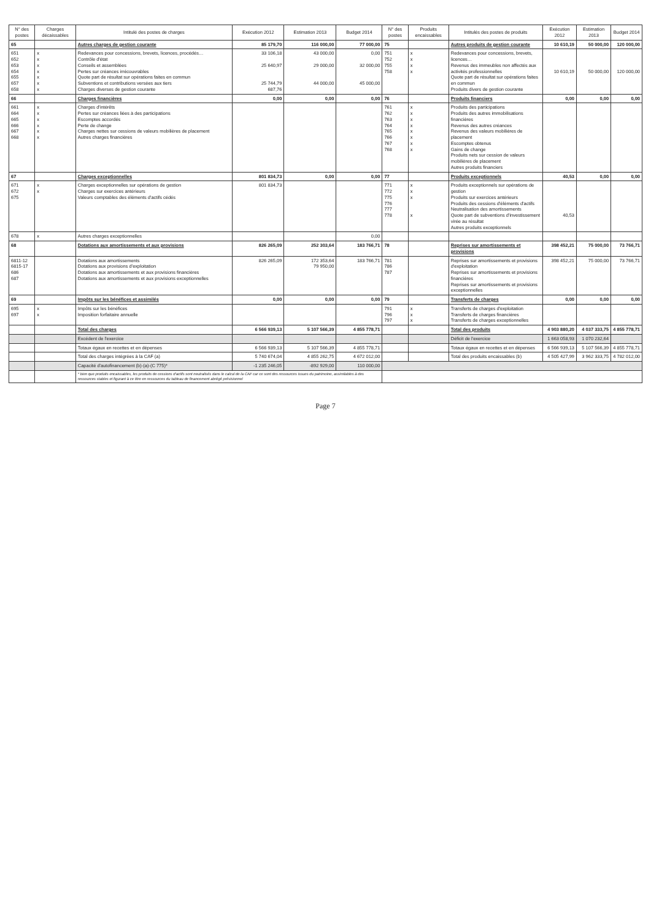| N° des postes | Charges décaissables | Intitulé des postes de charges | Exécution 2012 | Estimation 2013 | Budget 2014 | N° des postes | Produits encaissables | Intitulés des postes de produits | Exécution 2012 | Estimation 2013 | Budget 2014 |
| --- | --- | --- | --- | --- | --- | --- | --- | --- | --- | --- | --- |
| 65 | | Autres charges de gestion courante | 85 179,70 | 116 000,00 | 77 000,00 | 75 | | Autres produits de gestion courante | 10 610,19 | 50 000,00 | 120 000,00 |
| 651 652 653 654 655 657 658 | x x x x x x x | Redevances pour concessions, brevets, licences, procédés… Contrôle d'état Conseils et assemblées Pertes sur créances irrécouvrables Quote part de résultat sur opérations faites en commun Subventions et contributions versées aux tiers Charges diverses de gestion courante | 33 106,18 25 640,97 25 744,79 687,76 | 43 000,00 29 000,00 44 000,00 | 0,00 32 000,00 45 000,00 | 751 752 755 758 | x x x x | Redevances pour concessions, brevets, licences… Revenus des immeubles non affectés aux activités professionnelles Quote part de résultat sur opérations faites en commun Produits divers de gestion courante | 10 610,19 | 50 000,00 | 120 000,00 |
| 66 | | Charges financières | 0,00 | 0,00 | 0,00 | 76 | | Produits financiers | 0,00 | 0,00 | 0,00 |
| 661 664 665 666 667 668 | x x x x x x | Charges d'intérêts Pertes sur créances liées à des participations Escomptes accordés Perte de change Charges nettes sur cessions de valeurs mobilières de placement Autres charges financières | | | | 761 762 763 764 765 766 767 768 | x x x x x x x x | Produits des participations Produits des autres immobilisations financières Revenus des autres créances Revenus des valeurs mobilières de placement Escomptes obtenus Gains de change Produits nets sur cession de valeurs mobilières de placement Autres produits financiers | | | |
| 67 | | Charges exceptionnelles | 801 834,73 | 0,00 | 0,00 | 77 | | Produits exceptionnels | 40,53 | 0,00 | 0,00 |
| 671 672 675 | x x | Charges exceptionnelles sur opérations de gestion Charges sur exercices antérieurs Valeurs comptables des éléments d'actifs cédés | 801 834,73 | | | 771 772 775 776 777 778 | x x x x | Produits exceptionnels sur opérations de gestion Produits sur exercices antérieurs Produits des cessions d'éléments d'actifs Neutralisation des amortissements Quote part de subventions d'investissement virée au résultat Autres produits exceptionnels | 40,53 | | |
| 678 | x | Autres charges exceptionnelles | | | 0,00 | | | | | | |
| 68 | | Dotations aux amortissements et aux provisions | 826 265,09 | 252 303,64 | 183 766,71 | 78 | | Reprises sur amortissements et provisions | 398 452,21 | 75 000,00 | 73 766,71 |
| 6811-12 6815-17 686 687 | | Dotations aux amortissements Dotations aux provisions d'exploitation Dotations aux amortissements et aux provisions financières Dotations aux amortissements et aux provisions exceptionnelles | 826 265,09 | 172 353,64 79 950,00 | 183 766,71 | 781 786 787 | | Reprises sur amortissements et provisions d'exploitation Reprises sur amortissements et provisions financières Reprises sur amortissements et provisions exceptionnelles | 398 452,21 | 75 000,00 | 73 766,71 |
| 69 | | Impôts sur les bénéfices et assimilés | 0,00 | 0,00 | 0,00 | 79 | | Transferts de charges | 0,00 | 0,00 | 0,00 |
| 695 697 | x x | Impôts sur les bénéfices Imposition forfaitaire annuelle | | | | 791 796 797 | x x x | Transferts de charges d'exploitation Transferts de charges financières Transferts de charges exceptionnelles | | | |
| | | Total des charges | 6 566 939,13 | 5 107 566,39 | 4 855 778,71 | | | Total des produits | 4 903 880,20 | 4 037 333,75 | 4 855 778,71 |
| | | Excédent de l'exercice | | | | | | Déficit de l'exercice | 1 663 058,93 | 1 070 232,64 | |
| | | Totaux égaux en recettes et en dépenses | 6 566 939,13 | 5 107 566,39 | 4 855 778,71 | | | Totaux égaux en recettes et en dépenses | 6 566 939,13 | 5 107 566,39 | 4 855 778,71 |
| | | Total des charges intégrées à la CAF (a) | 5 740 674,04 | 4 855 262,75 | 4 672 012,00 | | | Total des produits encaissables (b) | 4 505 427,99 | 3 962 333,75 | 4 782 012,00 |
| | | Capacité d'autofinancement (b)-(a)-(C 775)* | -1 235 246,05 | -892 929,00 | 110 000,00 | | | | | | |
| | | * bien que produits encaissables, les produits de cessions d'actifs sont neutralisés dans le calcul de la CAF car ce sont des ressources issues du patrimoine, assimilables à des ressources stables et figurant à ce titre en ressources du tableau de financement abrégé prévisionnel | | | | | | | | | |
Page 7